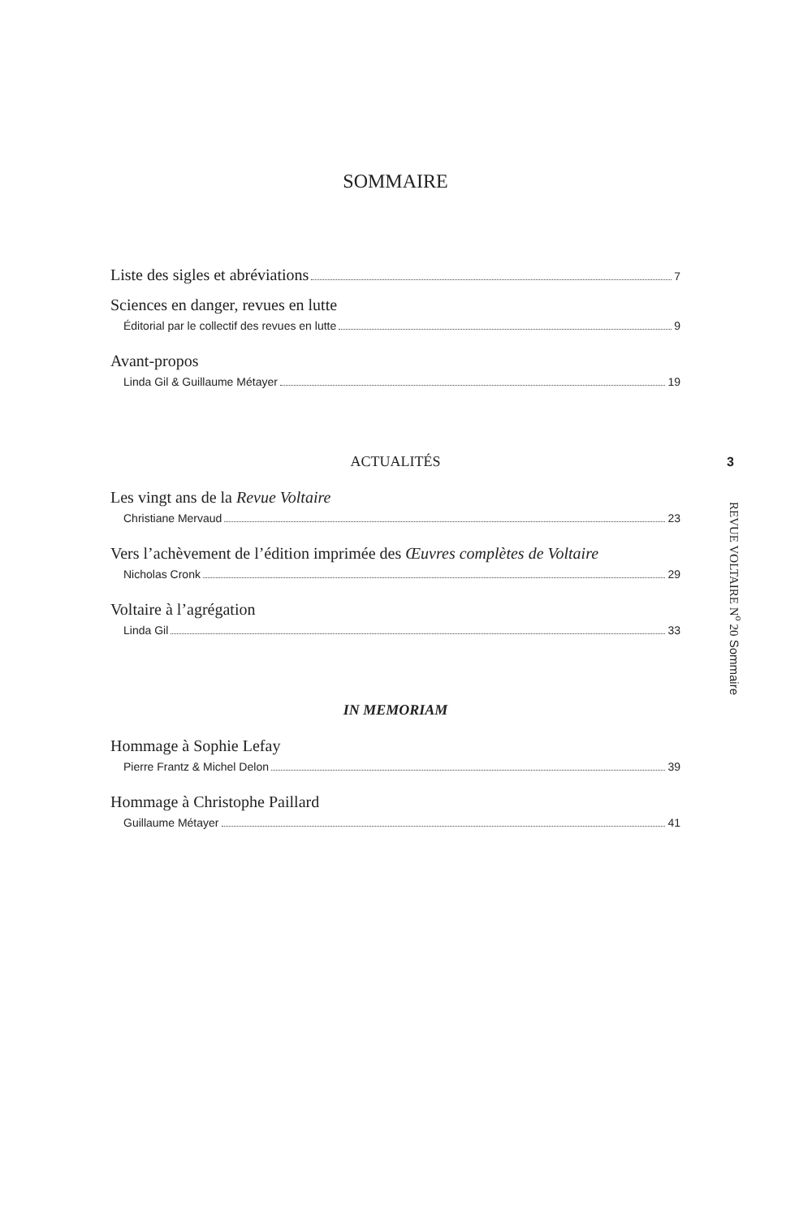SOMMAIRE
Liste des sigles et abréviations 7
Sciences en danger, revues en lutte
Éditorial par le collectif des revues en lutte 9
Avant-propos
Linda Gil & Guillaume Métayer 19
ACTUALITÉS
Les vingt ans de la Revue Voltaire
Christiane Mervaud 23
Vers l’achèvement de l’édition imprimée des Œuvres complètes de Voltaire
Nicholas Cronk 29
Voltaire à l’agrégation
Linda Gil 33
IN MEMORIAM
Hommage à Sophie Lefay
Pierre Frantz & Michel Delon 39
Hommage à Christophe Paillard
Guillaume Métayer 41
3
REVUE VOLTAIRE N<sup>o</sup> 20 Sommaire